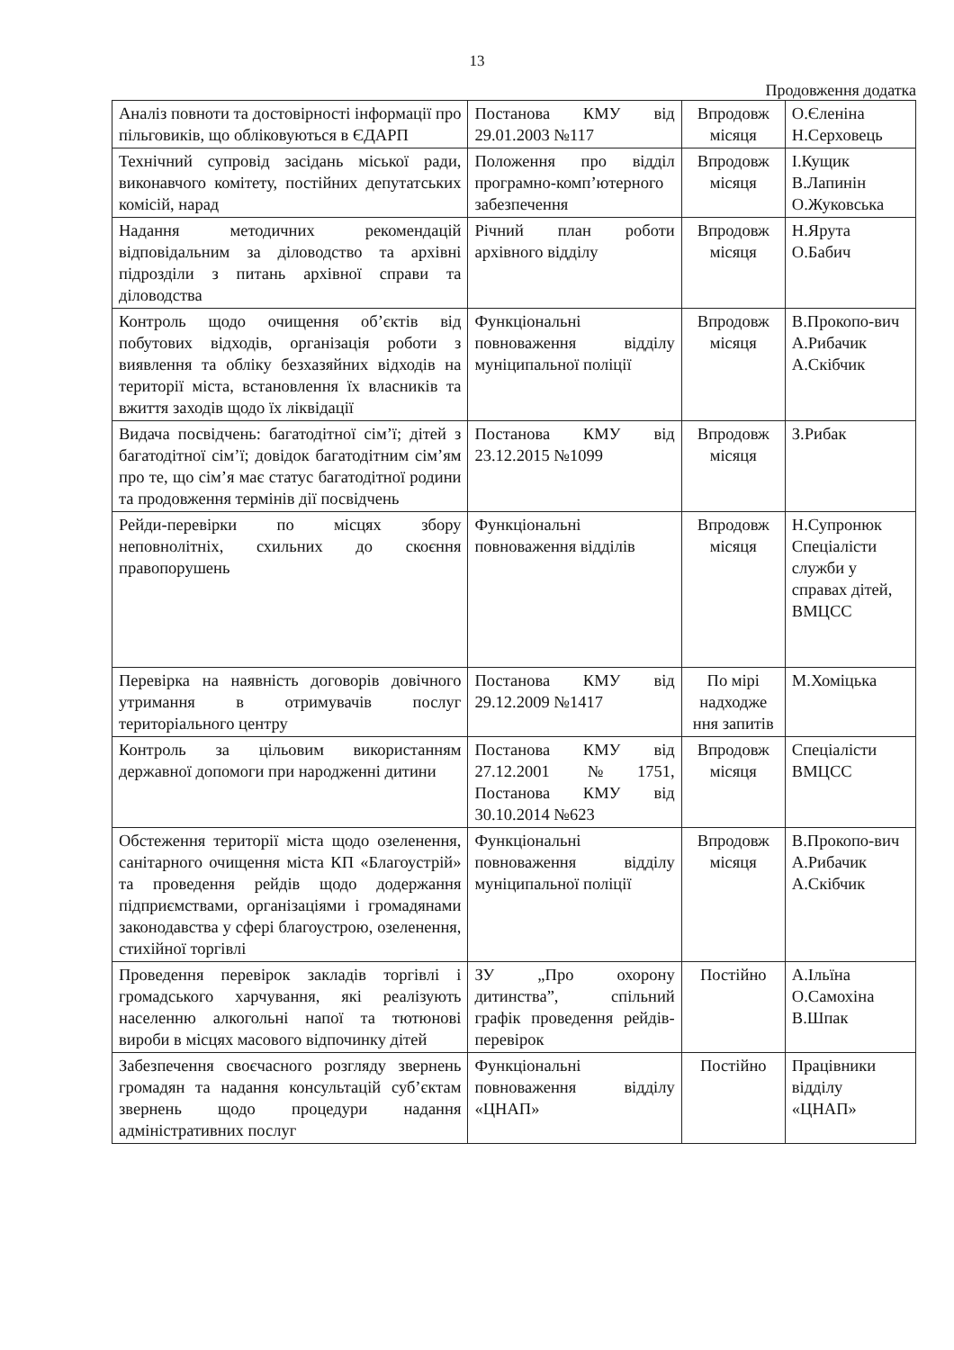13
Продовження додатка
| Аналіз повноти та достовірності інформації про пільговиків, що обліковуються в ЄДАРП | Постанова КМУ від 29.01.2003 №117 | Впродовж місяця | О.Єленіна Н.Серховець |
| Технічний супровід засідань міської ради, виконавчого комітету, постійних депутатських комісій, нарад | Положення про відділ програмно-комп’ютерного забезпечення | Впродовж місяця | І.Кущик В.Лапинін О.Жуковська |
| Надання методичних рекомендацій відповідальним за діловодство та архівні підрозділи з питань архівної справи та діловодства | Річний план роботи архівного відділу | Впродовж місяця | Н.Ярута О.Бабич |
| Контроль щодо очищення об’єктів від побутових відходів, організація роботи з виявлення та обліку безхазяйних відходів на території міста, встановлення їх власників та вжиття заходів щодо їх ліквідації | Функціональні повноваження відділу муніципальної поліції | Впродовж місяця | В.Прокопо-вич А.Рибачик А.Скібчик |
| Видача посвідчень: багатодітної сім’ї; дітей з багатодітної сім’ї; довідок багатодітним сім’ям про те, що сім’я має статус багатодітної родини та продовження термінів дії посвідчень | Постанова КМУ від 23.12.2015 №1099 | Впродовж місяця | З.Рибак |
| Рейди-перевірки по місцях збору неповнолітніх, схильних до скоєння правопорушень | Функціональні повноваження відділів | Впродовж місяця | Н.Супронюк Спеціалісти служби у справах дітей, ВМЦСС |
| Перевірка на наявність договорів довічного утримання в отримувачів послуг територіального центру | Постанова КМУ від 29.12.2009 №1417 | По мірі надходже ння запитів | М.Хоміцька |
| Контроль за цільовим використанням державної допомоги при народженні дитини | Постанова КМУ від 27.12.2001 №1751, Постанова КМУ від 30.10.2014 №623 | Впродовж місяця | Спеціалісти ВМЦСС |
| Обстеження території міста щодо озеленення, санітарного очищення міста КП «Благоустрій» та проведення рейдів щодо додержання підприємствами, організаціями і громадянами законодавства у сфері благоустрою, озеленення, стихійної торгівлі | Функціональні повноваження відділу муніципальної поліції | Впродовж місяця | В.Прокопо-вич А.Рибачик А.Скібчик |
| Проведення перевірок закладів торгівлі і громадського харчування, які реалізують населенню алкогольні напої та тютюнові вироби в місцях масового відпочинку дітей | ЗУ „Про охорону дитинства”, спільний графік проведення рейдів-перевірок | Постійно | А.Ільїна О.Самохіна В.Шпак |
| Забезпечення своєчасного розгляду звернень громадян та надання консультацій суб’єктам звернень щодо процедури надання адміністративних послуг | Функціональні повноваження відділу «ЦНАП» | Постійно | Працівники відділу «ЦНАП» |